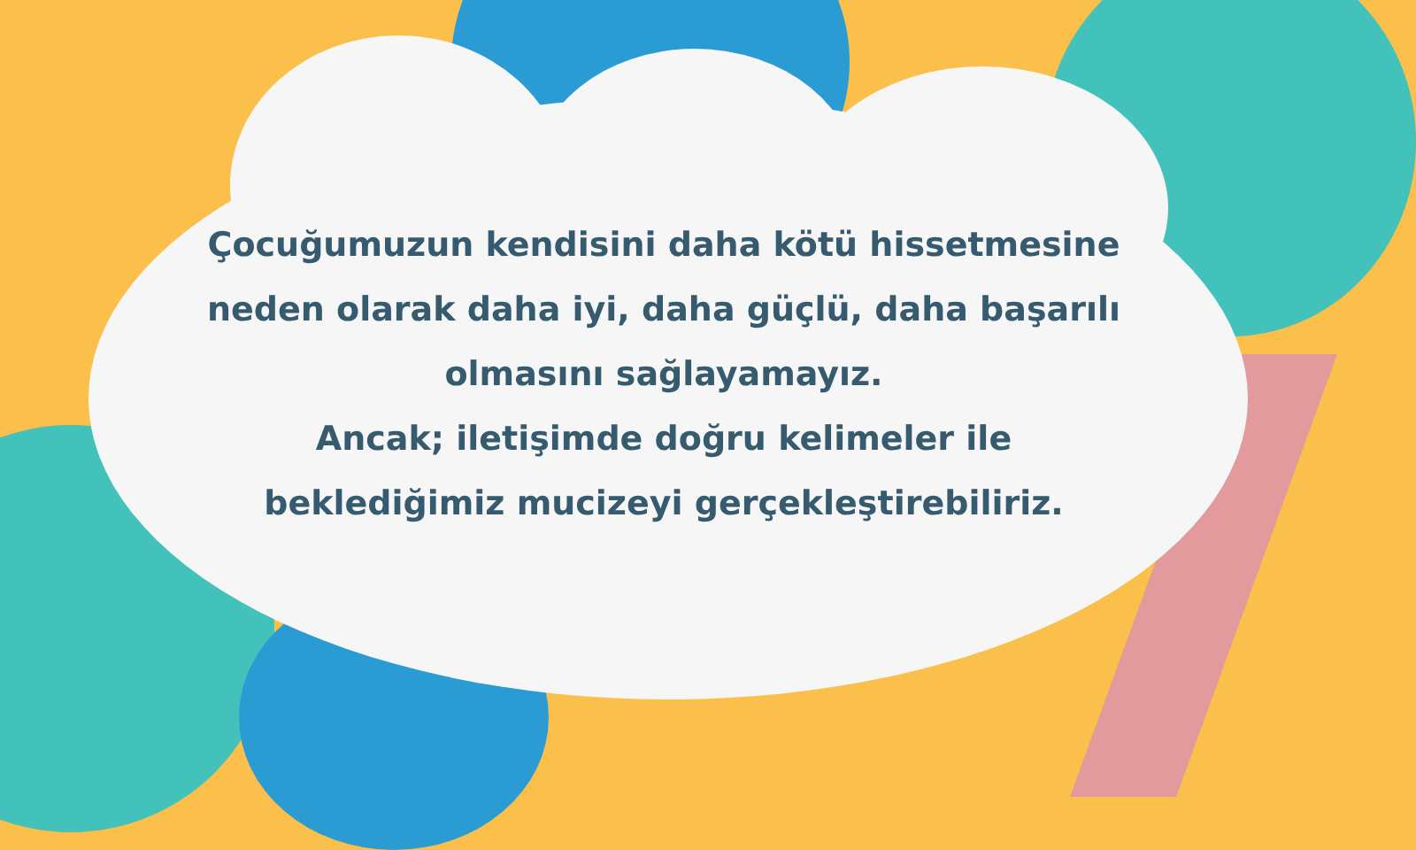Çocuğumuzun kendisini daha kötü hissetmesine neden olarak daha iyi, daha güçlü, daha başarılı olmasını sağlayamayız.
Ancak; iletişimde doğru kelimeler ile beklediğimiz mucizeyi gerçekleştirebiliriz.